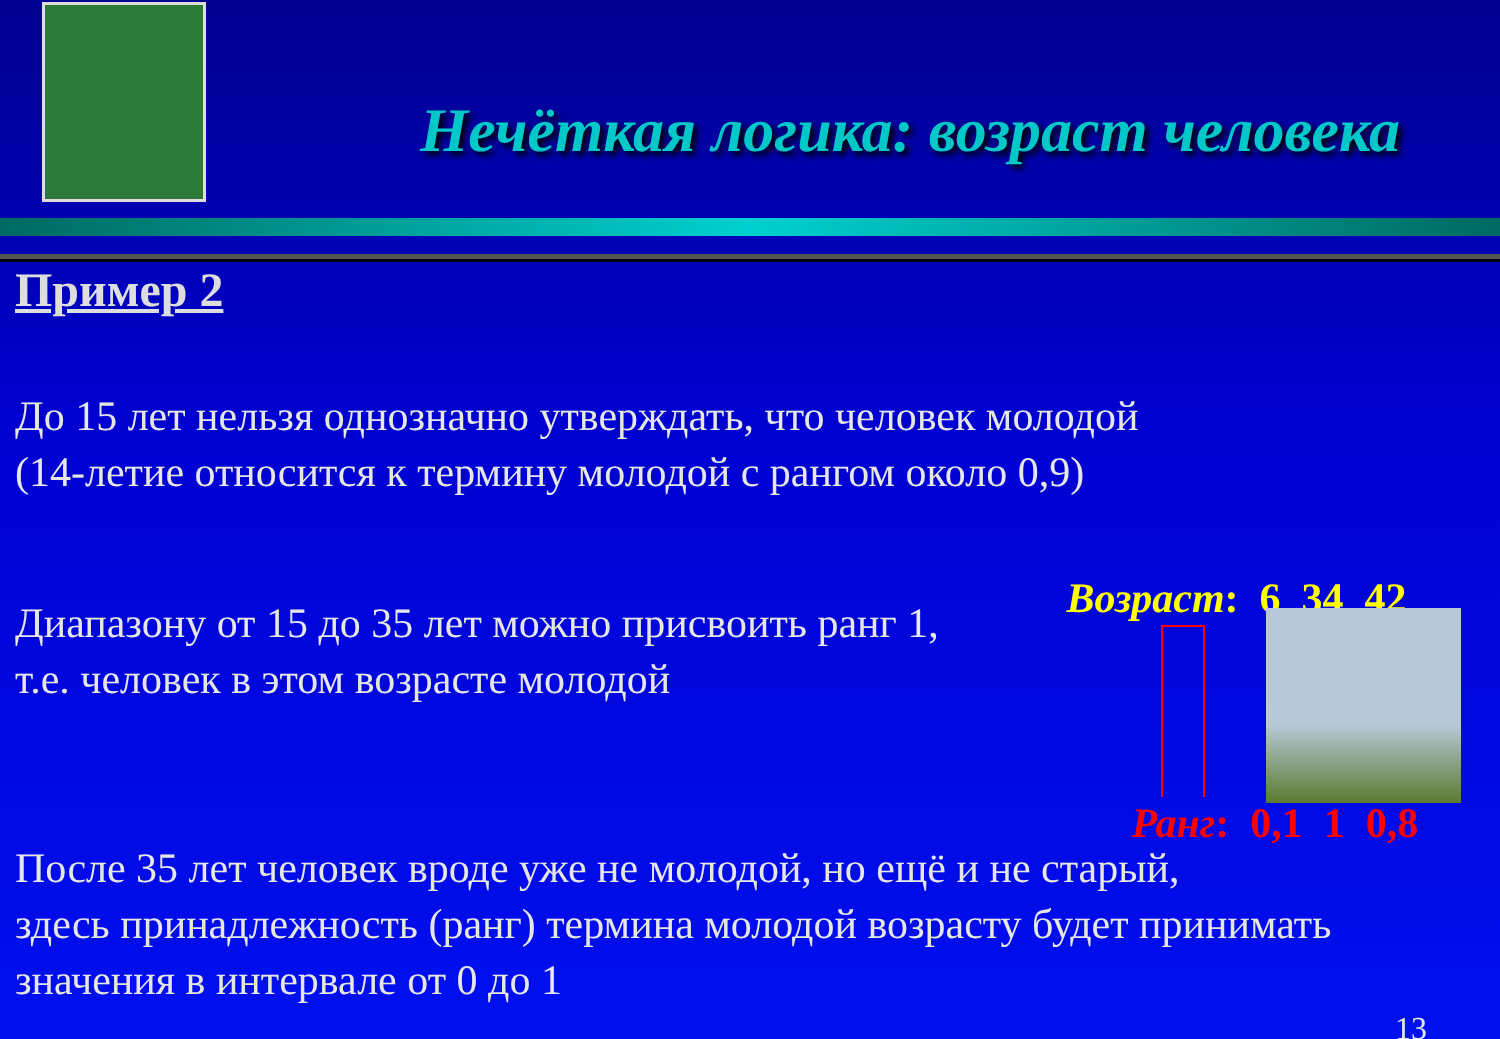Нечёткая логика: возраст человека
Пример 2
До 15 лет нельзя однозначно утверждать, что человек молодой
(14-летие относится к термину молодой с рангом около 0,9)
Диапазону от 15 до 35 лет можно присвоить ранг 1,
т.е. человек в этом возрасте молодой
Возраст: 6 34 42
Ранг: 0,1 1 0,8
После 35 лет человек вроде уже не молодой, но ещё и не старый,
здесь принадлежность (ранг) термина молодой возрасту будет принимать
значения в интервале от 0 до 1
13